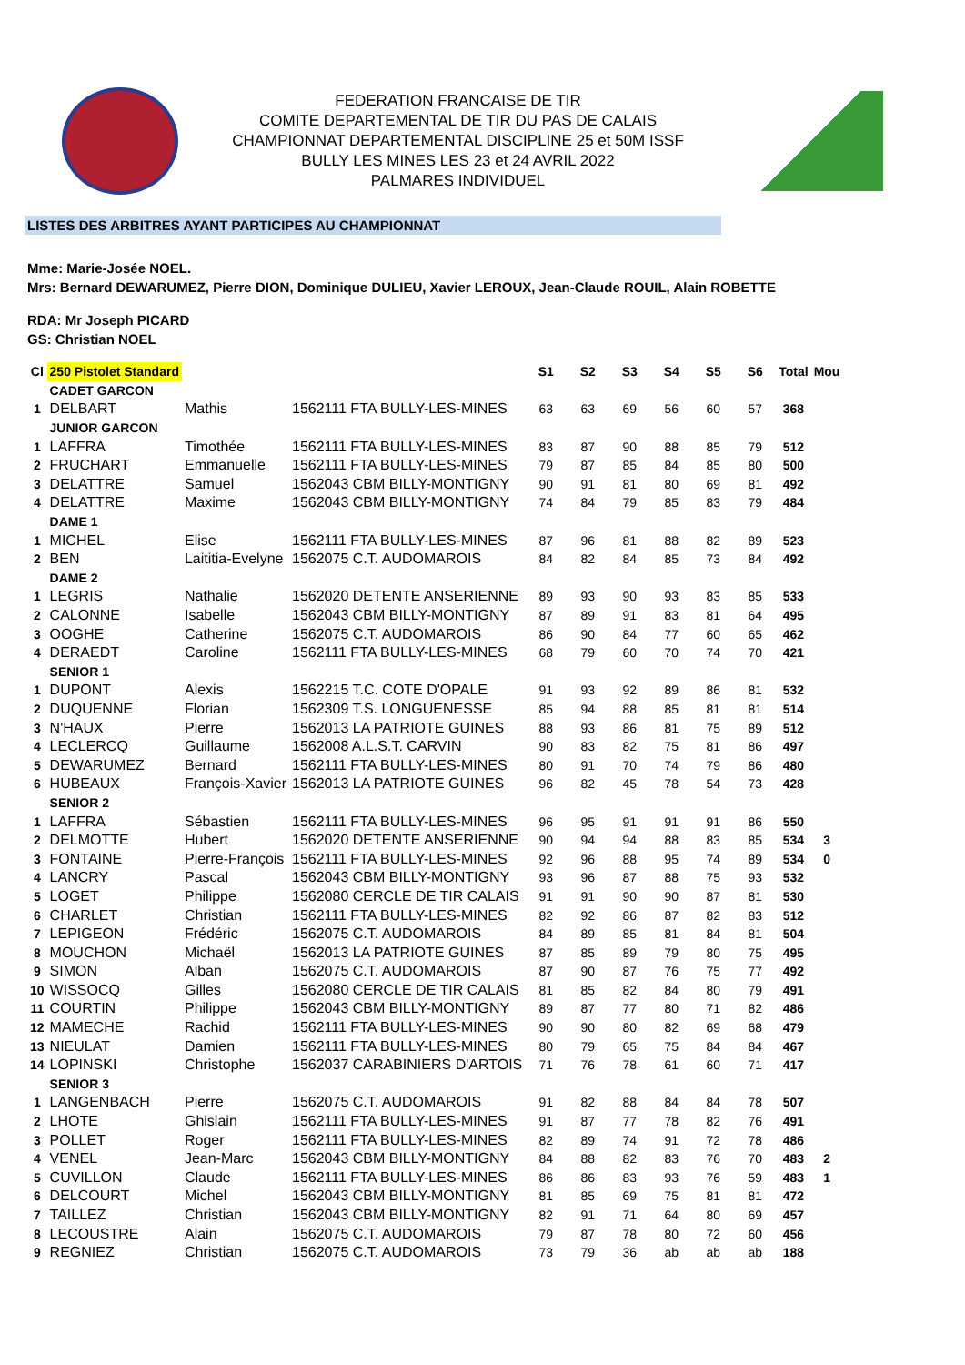FEDERATION FRANCAISE DE TIR
COMITE DEPARTEMENTAL DE TIR DU PAS DE CALAIS
CHAMPIONNAT DEPARTEMENTAL DISCIPLINE 25 et 50M ISSF
BULLY LES MINES LES 23 et 24 AVRIL 2022
PALMARES INDIVIDUEL
LISTES DES ARBITRES AYANT PARTICIPES AU CHAMPIONNAT
Mme: Marie-Josée NOEL.
Mrs: Bernard DEWARUMEZ, Pierre DION, Dominique DULIEU, Xavier LEROUX, Jean-Claude ROUIL, Alain ROBETTE
RDA: Mr Joseph PICARD
GS: Christian NOEL
| Cl | 250 Pistolet Standard | | | S1 | S2 | S3 | S4 | S5 | S6 | Total | Mou |
| --- | --- | --- | --- | --- | --- | --- | --- | --- | --- | --- | --- |
| | CADET GARCON | | | | | | | | | | |
| 1 | DELBART | Mathis | 1562111 FTA BULLY-LES-MINES | 63 | 63 | 69 | 56 | 60 | 57 | 368 | |
| | JUNIOR GARCON | | | | | | | | | | |
| 1 | LAFFRA | Timothée | 1562111 FTA BULLY-LES-MINES | 83 | 87 | 90 | 88 | 85 | 79 | 512 | |
| 2 | FRUCHART | Emmanuelle | 1562111 FTA BULLY-LES-MINES | 79 | 87 | 85 | 84 | 85 | 80 | 500 | |
| 3 | DELATTRE | Samuel | 1562043 CBM BILLY-MONTIGNY | 90 | 91 | 81 | 80 | 69 | 81 | 492 | |
| 4 | DELATTRE | Maxime | 1562043 CBM BILLY-MONTIGNY | 74 | 84 | 79 | 85 | 83 | 79 | 484 | |
| | DAME 1 | | | | | | | | | | |
| 1 | MICHEL | Elise | 1562111 FTA BULLY-LES-MINES | 87 | 96 | 81 | 88 | 82 | 89 | 523 | |
| 2 | BEN | Laititia-Evelyne | 1562075 C.T. AUDOMAROIS | 84 | 82 | 84 | 85 | 73 | 84 | 492 | |
| | DAME 2 | | | | | | | | | | |
| 1 | LEGRIS | Nathalie | 1562020 DETENTE ANSERIENNE | 89 | 93 | 90 | 93 | 83 | 85 | 533 | |
| 2 | CALONNE | Isabelle | 1562043 CBM BILLY-MONTIGNY | 87 | 89 | 91 | 83 | 81 | 64 | 495 | |
| 3 | OOGHE | Catherine | 1562075 C.T. AUDOMAROIS | 86 | 90 | 84 | 77 | 60 | 65 | 462 | |
| 4 | DERAEDT | Caroline | 1562111 FTA BULLY-LES-MINES | 68 | 79 | 60 | 70 | 74 | 70 | 421 | |
| | SENIOR 1 | | | | | | | | | | |
| 1 | DUPONT | Alexis | 1562215 T.C. COTE D'OPALE | 91 | 93 | 92 | 89 | 86 | 81 | 532 | |
| 2 | DUQUENNE | Florian | 1562309 T.S. LONGUENESSE | 85 | 94 | 88 | 85 | 81 | 81 | 514 | |
| 3 | N'HAUX | Pierre | 1562013 LA PATRIOTE GUINES | 88 | 93 | 86 | 81 | 75 | 89 | 512 | |
| 4 | LECLERCQ | Guillaume | 1562008 A.L.S.T. CARVIN | 90 | 83 | 82 | 75 | 81 | 86 | 497 | |
| 5 | DEWARUMEZ | Bernard | 1562111 FTA BULLY-LES-MINES | 80 | 91 | 70 | 74 | 79 | 86 | 480 | |
| 6 | HUBEAUX | François-Xavier | 1562013 LA PATRIOTE GUINES | 96 | 82 | 45 | 78 | 54 | 73 | 428 | |
| | SENIOR 2 | | | | | | | | | | |
| 1 | LAFFRA | Sébastien | 1562111 FTA BULLY-LES-MINES | 96 | 95 | 91 | 91 | 91 | 86 | 550 | |
| 2 | DELMOTTE | Hubert | 1562020 DETENTE ANSERIENNE | 90 | 94 | 94 | 88 | 83 | 85 | 534 | 3 |
| 3 | FONTAINE | Pierre-François | 1562111 FTA BULLY-LES-MINES | 92 | 96 | 88 | 95 | 74 | 89 | 534 | 0 |
| 4 | LANCRY | Pascal | 1562043 CBM BILLY-MONTIGNY | 93 | 96 | 87 | 88 | 75 | 93 | 532 | |
| 5 | LOGET | Philippe | 1562080 CERCLE DE TIR CALAIS | 91 | 91 | 90 | 90 | 87 | 81 | 530 | |
| 6 | CHARLET | Christian | 1562111 FTA BULLY-LES-MINES | 82 | 92 | 86 | 87 | 82 | 83 | 512 | |
| 7 | LEPIGEON | Frédéric | 1562075 C.T. AUDOMAROIS | 84 | 89 | 85 | 81 | 84 | 81 | 504 | |
| 8 | MOUCHON | Michaël | 1562013 LA PATRIOTE GUINES | 87 | 85 | 89 | 79 | 80 | 75 | 495 | |
| 9 | SIMON | Alban | 1562075 C.T. AUDOMAROIS | 87 | 90 | 87 | 76 | 75 | 77 | 492 | |
| 10 | WISSOCQ | Gilles | 1562080 CERCLE DE TIR CALAIS | 81 | 85 | 82 | 84 | 80 | 79 | 491 | |
| 11 | COURTIN | Philippe | 1562043 CBM BILLY-MONTIGNY | 89 | 87 | 77 | 80 | 71 | 82 | 486 | |
| 12 | MAMECHE | Rachid | 1562111 FTA BULLY-LES-MINES | 90 | 90 | 80 | 82 | 69 | 68 | 479 | |
| 13 | NIEULAT | Damien | 1562111 FTA BULLY-LES-MINES | 80 | 79 | 65 | 75 | 84 | 84 | 467 | |
| 14 | LOPINSKI | Christophe | 1562037 CARABINIERS D'ARTOIS | 71 | 76 | 78 | 61 | 60 | 71 | 417 | |
| | SENIOR 3 | | | | | | | | | | |
| 1 | LANGENBACH | Pierre | 1562075 C.T. AUDOMAROIS | 91 | 82 | 88 | 84 | 84 | 78 | 507 | |
| 2 | LHOTE | Ghislain | 1562111 FTA BULLY-LES-MINES | 91 | 87 | 77 | 78 | 82 | 76 | 491 | |
| 3 | POLLET | Roger | 1562111 FTA BULLY-LES-MINES | 82 | 89 | 74 | 91 | 72 | 78 | 486 | |
| 4 | VENEL | Jean-Marc | 1562043 CBM BILLY-MONTIGNY | 84 | 88 | 82 | 83 | 76 | 70 | 483 | 2 |
| 5 | CUVILLON | Claude | 1562111 FTA BULLY-LES-MINES | 86 | 86 | 83 | 93 | 76 | 59 | 483 | 1 |
| 6 | DELCOURT | Michel | 1562043 CBM BILLY-MONTIGNY | 81 | 85 | 69 | 75 | 81 | 81 | 472 | |
| 7 | TAILLEZ | Christian | 1562043 CBM BILLY-MONTIGNY | 82 | 91 | 71 | 64 | 80 | 69 | 457 | |
| 8 | LECOUSTRE | Alain | 1562075 C.T. AUDOMAROIS | 79 | 87 | 78 | 80 | 72 | 60 | 456 | |
| 9 | REGNIEZ | Christian | 1562075 C.T. AUDOMAROIS | 73 | 79 | 36 | ab | ab | ab | 188 | |